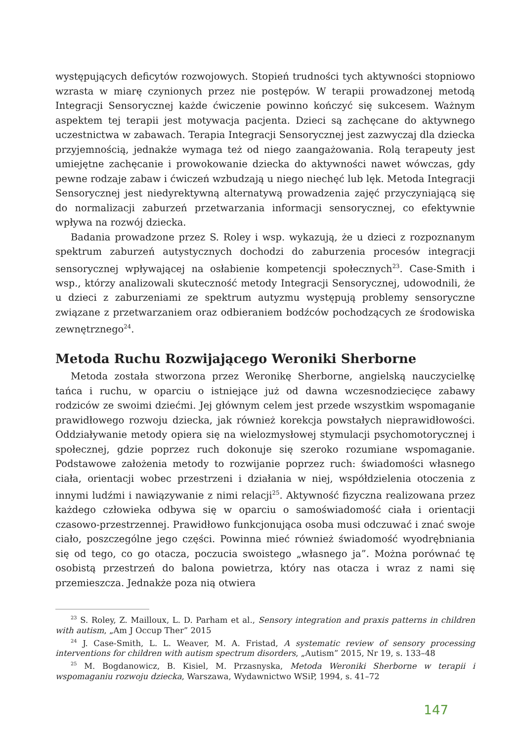występujących deficytów rozwojowych. Stopień trudności tych aktywności stopniowo wzrasta w miarę czynionych przez nie postępów. W terapii prowadzonej metodą Integracji Sensorycznej każde ćwiczenie powinno kończyć się sukcesem. Ważnym aspektem tej terapii jest motywacja pacjenta. Dzieci są zachęcane do aktywnego uczestnictwa w zabawach. Terapia Integracji Sensorycznej jest zazwyczaj dla dziecka przyjemnością, jednakże wymaga też od niego zaangażowania. Rolą terapeuty jest umiejętne zachęcanie i prowokowanie dziecka do aktywności nawet wówczas, gdy pewne rodzaje zabaw i ćwiczeń wzbudzają u niego niechęć lub lęk. Metoda Integracji Sensorycznej jest niedyrektywną alternatywą prowadzenia zajęć przyczyniającą się do normalizacji zaburzeń przetwarzania informacji sensorycznej, co efektywnie wpływa na rozwój dziecka.
Badania prowadzone przez S. Roley i wsp. wykazują, że u dzieci z rozpoznanym spektrum zaburzeń autystycznych dochodzi do zaburzenia procesów integracji sensorycznej wpływającej na osłabienie kompetencji społecznych<sup>23</sup>. Case-Smith i wsp., którzy analizowali skuteczność metody Integracji Sensorycznej, udowodnili, że u dzieci z zaburzeniami ze spektrum autyzmu występują problemy sensoryczne związane z przetwarzaniem oraz odbieraniem bodźców pochodzących ze środowiska zewnętrznego<sup>24</sup>.
Metoda Ruchu Rozwijającego Weroniki Sherborne
Metoda została stworzona przez Weronikę Sherborne, angielską nauczycielkę tańca i ruchu, w oparciu o istniejące już od dawna wczesnodziecięce zabawy rodziców ze swoimi dziećmi. Jej głównym celem jest przede wszystkim wspomaganie prawidłowego rozwoju dziecka, jak również korekcja powstałych nieprawidłowości. Oddziaływanie metody opiera się na wielozmysłowej stymulacji psychomotorycznej i społecznej, gdzie poprzez ruch dokonuje się szeroko rozumiane wspomaganie. Podstawowe założenia metody to rozwijanie poprzez ruch: świadomości własnego ciała, orientacji wobec przestrzeni i działania w niej, współdzielenia otoczenia z innymi ludźmi i nawiązywanie z nimi relacji<sup>25</sup>. Aktywność fizyczna realizowana przez każdego człowieka odbywa się w oparciu o samoświadomość ciała i orientacji czasowo-przestrzennej. Prawidłowo funkcjonująca osoba musi odczuwać i znać swoje ciało, poszczególne jego części. Powinna mieć również świadomość wyodrębniania się od tego, co go otacza, poczucia swoistego „własnego ja”. Można porównać tę osobistą przestrzeń do balona powietrza, który nas otacza i wraz z nami się przemieszcza. Jednakże poza nią otwiera
<sup>23</sup> S. Roley, Z. Mailloux, L. D. Parham et al., Sensory integration and praxis patterns in children with autism, „Am J Occup Ther” 2015
<sup>24</sup> J. Case-Smith, L. L. Weaver, M. A. Fristad, A systematic review of sensory processing interventions for children with autism spectrum disorders, „Autism” 2015, Nr 19, s. 133–48
<sup>25</sup> M. Bogdanowicz, B. Kisiel, M. Przasnyska, Metoda Weroniki Sherborne w terapii i wspomaganiu rozwoju dziecka, Warszawa, Wydawnictwo WSiP, 1994, s. 41–72
147